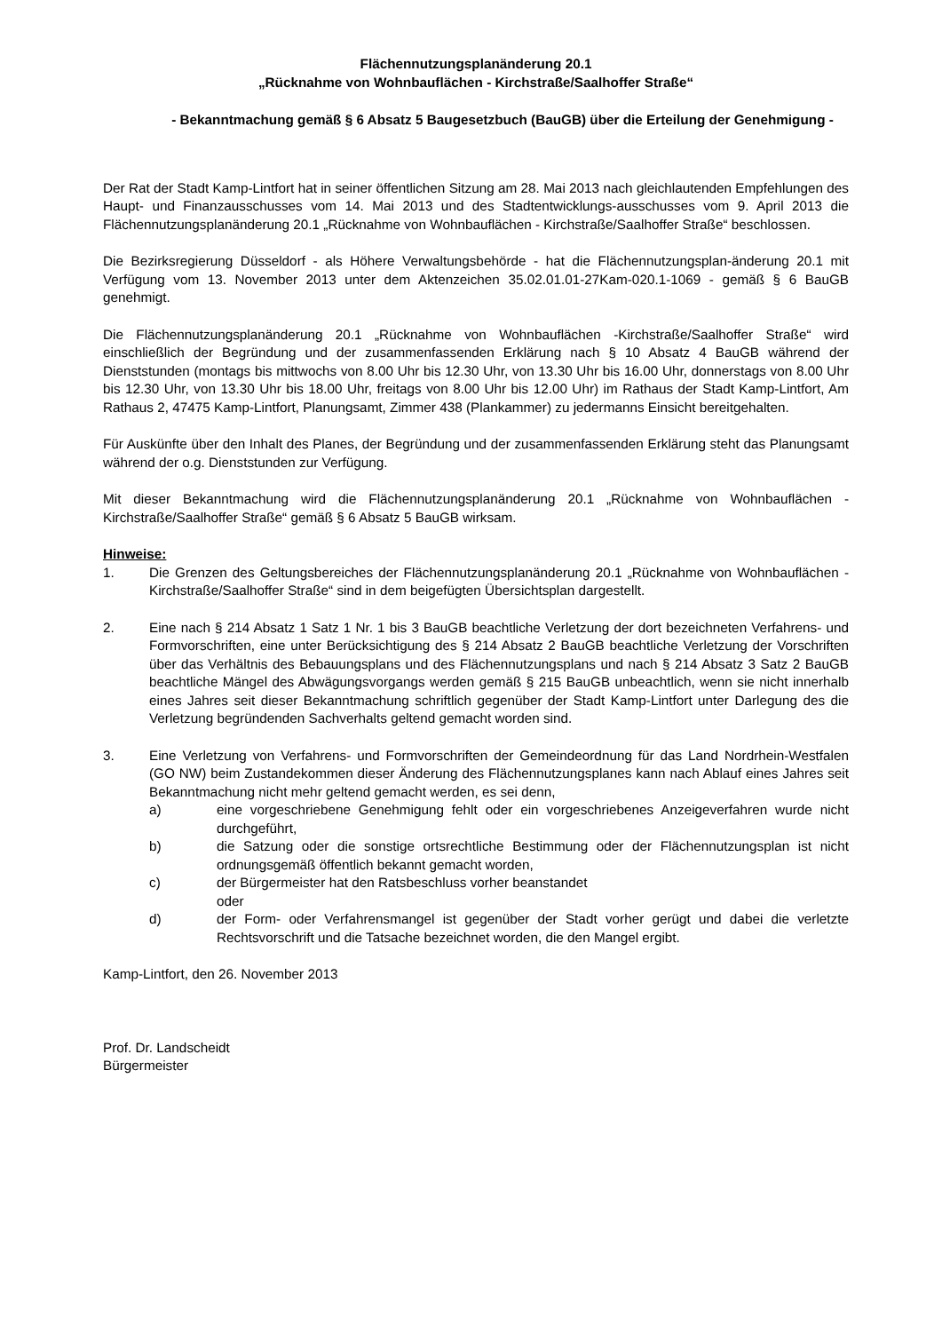Flächennutzungsplanänderung 20.1
„Rücknahme von Wohnbauflächen - Kirchstraße/Saalhoffer Straße“
- Bekanntmachung gemäß § 6 Absatz 5 Baugesetzbuch (BauGB) über die Erteilung der Genehmigung -
Der Rat der Stadt Kamp-Lintfort hat in seiner öffentlichen Sitzung am 28. Mai 2013 nach gleichlautenden Empfehlungen des Haupt- und Finanzausschusses vom 14. Mai 2013 und des Stadtentwicklungs-ausschusses vom 9. April 2013 die Flächennutzungsplanänderung 20.1 „Rücknahme von Wohnbauflächen - Kirchstraße/Saalhoffer Straße“ beschlossen.
Die Bezirksregierung Düsseldorf - als Höhere Verwaltungsbehörde - hat die Flächennutzungsplan-änderung 20.1 mit Verfügung vom 13. November 2013 unter dem Aktenzeichen 35.02.01.01-27Kam-020.1-1069 - gemäß § 6 BauGB genehmigt.
Die Flächennutzungsplanänderung 20.1 „Rücknahme von Wohnbauflächen -Kirchstraße/Saalhoffer Straße“ wird einschließlich der Begründung und der zusammenfassenden Erklärung nach § 10 Absatz 4 BauGB während der Dienststunden (montags bis mittwochs von 8.00 Uhr bis 12.30 Uhr, von 13.30 Uhr bis 16.00 Uhr, donnerstags von 8.00 Uhr bis 12.30 Uhr, von 13.30 Uhr bis 18.00 Uhr, freitags von 8.00 Uhr bis 12.00 Uhr) im Rathaus der Stadt Kamp-Lintfort, Am Rathaus 2, 47475 Kamp-Lintfort, Planungsamt, Zimmer 438 (Plankammer) zu jedermanns Einsicht bereitgehalten.
Für Auskünfte über den Inhalt des Planes, der Begründung und der zusammenfassenden Erklärung steht das Planungsamt während der o.g. Dienststunden zur Verfügung.
Mit dieser Bekanntmachung wird die Flächennutzungsplanänderung 20.1 „Rücknahme von Wohnbauflächen - Kirchstraße/Saalhoffer Straße“ gemäß § 6 Absatz 5 BauGB wirksam.
Hinweise:
1. Die Grenzen des Geltungsbereiches der Flächennutzungsplanänderung 20.1 „Rücknahme von Wohnbauflächen - Kirchstraße/Saalhoffer Straße“ sind in dem beigefügten Übersichtsplan dargestellt.
2. Eine nach § 214 Absatz 1 Satz 1 Nr. 1 bis 3 BauGB beachtliche Verletzung der dort bezeichneten Verfahrens- und Formvorschriften, eine unter Berücksichtigung des § 214 Absatz 2 BauGB beachtliche Verletzung der Vorschriften über das Verhältnis des Bebauungsplans und des Flächennutzungsplans und nach § 214 Absatz 3 Satz 2 BauGB beachtliche Mängel des Abwägungsvorgangs werden gemäß § 215 BauGB unbeachtlich, wenn sie nicht innerhalb eines Jahres seit dieser Bekanntmachung schriftlich gegenüber der Stadt Kamp-Lintfort unter Darlegung des die Verletzung begründenden Sachverhalts geltend gemacht worden sind.
3. Eine Verletzung von Verfahrens- und Formvorschriften der Gemeindeordnung für das Land Nordrhein-Westfalen (GO NW) beim Zustandekommen dieser Änderung des Flächennutzungsplanes kann nach Ablauf eines Jahres seit Bekanntmachung nicht mehr geltend gemacht werden, es sei denn,
a) eine vorgeschriebene Genehmigung fehlt oder ein vorgeschriebenes Anzeigeverfahren wurde nicht durchgeführt,
b) die Satzung oder die sonstige ortsrechtliche Bestimmung oder der Flächennutzungsplan ist nicht ordnungsgemäß öffentlich bekannt gemacht worden,
c) der Bürgermeister hat den Ratsbeschluss vorher beanstandet
oder
d) der Form- oder Verfahrensmangel ist gegenüber der Stadt vorher gerügt und dabei die verletzte Rechtsvorschrift und die Tatsache bezeichnet worden, die den Mangel ergibt.
Kamp-Lintfort, den 26. November 2013
Prof. Dr. Landscheidt
Bürgermeister